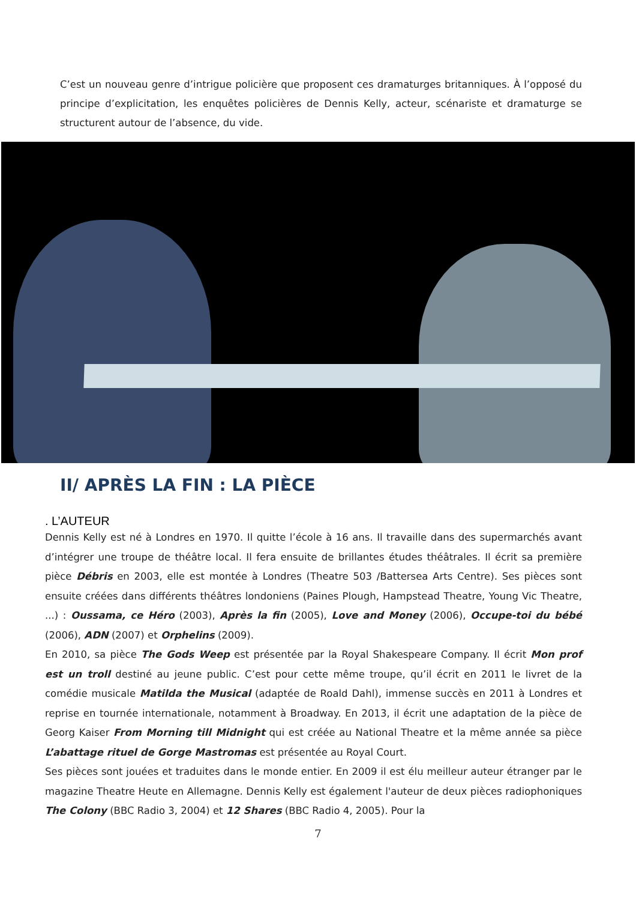C’est un nouveau genre d’intrigue policière que proposent ces dramaturges britanniques. À l’opposé du principe d’explicitation, les enquêtes policières de Dennis Kelly, acteur, scénariste et dramaturge se structurent autour de l’absence, du vide.
II/ APRÈS LA FIN : LA PIÈCE
. L’AUTEUR
Dennis Kelly est né à Londres en 1970. Il quitte l’école à 16 ans. Il travaille dans des supermarchés avant d’intégrer une troupe de théâtre local. Il fera ensuite de brillantes études théâtrales. Il écrit sa première pièce Débris en 2003, elle est montée à Londres (Theatre 503 /Battersea Arts Centre). Ses pièces sont ensuite créées dans différents théâtres londoniens (Paines Plough, Hampstead Theatre, Young Vic Theatre, ...) : Oussama, ce Héro (2003), Après la fin (2005), Love and Money (2006), Occupe-toi du bébé (2006), ADN (2007) et Orphelins (2009).
En 2010, sa pièce The Gods Weep est présentée par la Royal Shakespeare Company. Il écrit Mon prof est un troll destiné au jeune public. C’est pour cette même troupe, qu’il écrit en 2011 le livret de la comédie musicale Matilda the Musical (adaptée de Roald Dahl), immense succès en 2011 à Londres et reprise en tournée internationale, notamment à Broadway. En 2013, il écrit une adaptation de la pièce de Georg Kaiser From Morning till Midnight qui est créée au National Theatre et la même année sa pièce L’abattage rituel de Gorge Mastromas est présentée au Royal Court.
Ses pièces sont jouées et traduites dans le monde entier. En 2009 il est élu meilleur auteur étranger par le magazine Theatre Heute en Allemagne. Dennis Kelly est également l'auteur de deux pièces radiophoniques The Colony (BBC Radio 3, 2004) et 12 Shares (BBC Radio 4, 2005). Pour la
7